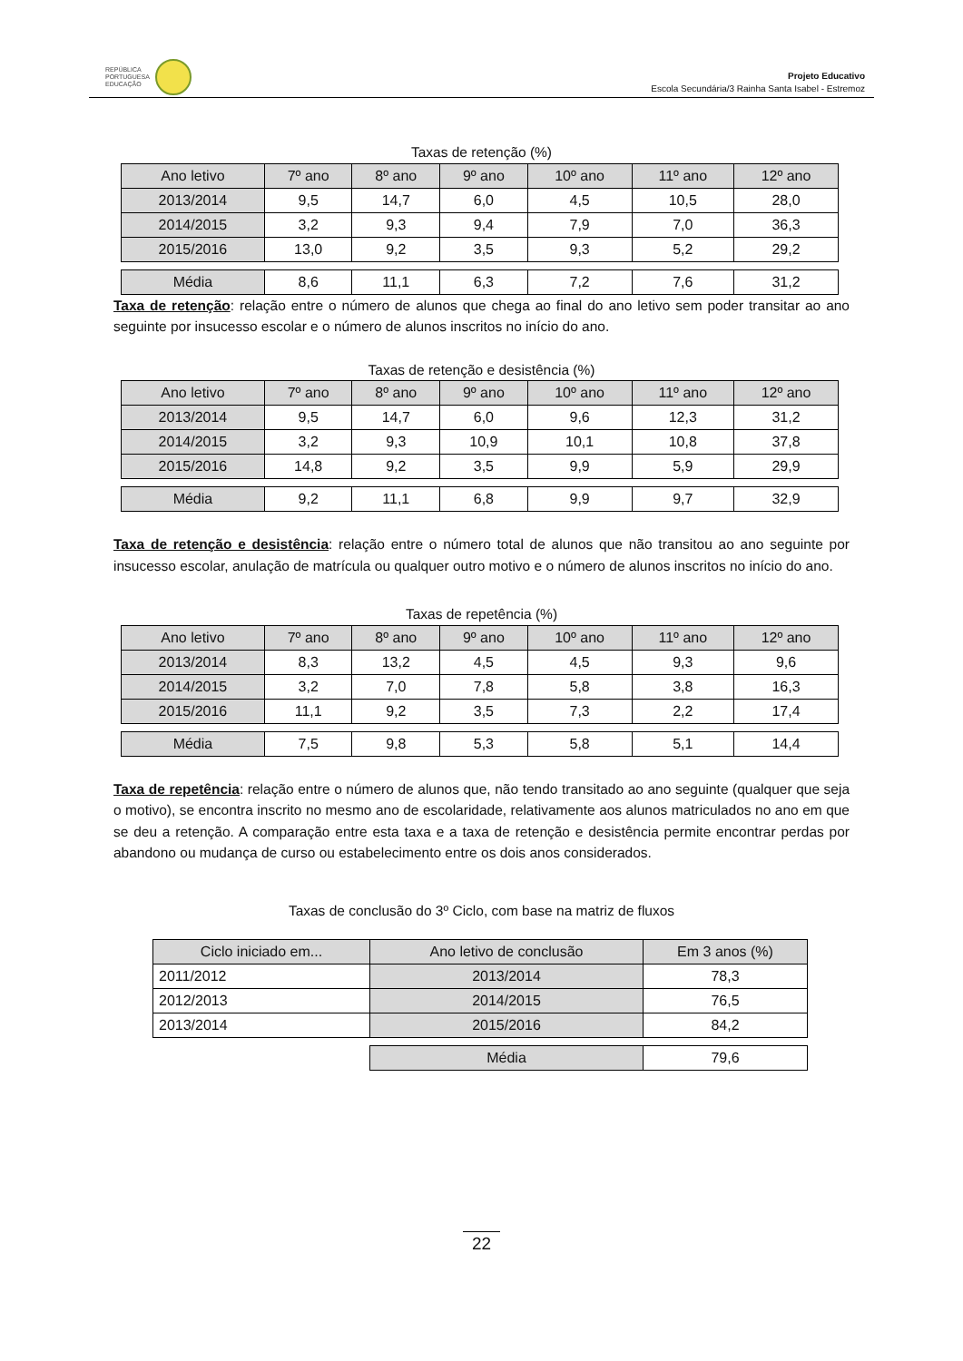REPÚBLICA
PORTUGUESA
EDUCAÇÃO
Projeto Educativo
Escola Secundária/3 Rainha Santa Isabel - Estremoz
Taxas de retenção (%)
| Ano letivo | 7º ano | 8º ano | 9º ano | 10º ano | 11º ano | 12º ano |
| --- | --- | --- | --- | --- | --- | --- |
| 2013/2014 | 9,5 | 14,7 | 6,0 | 4,5 | 10,5 | 28,0 |
| 2014/2015 | 3,2 | 9,3 | 9,4 | 7,9 | 7,0 | 36,3 |
| 2015/2016 | 13,0 | 9,2 | 3,5 | 9,3 | 5,2 | 29,2 |
| Média | 8,6 | 11,1 | 6,3 | 7,2 | 7,6 | 31,2 |
Taxa de retenção: relação entre o número de alunos que chega ao final do ano letivo sem poder transitar ao ano seguinte por insucesso escolar e o número de alunos inscritos no início do ano.
Taxas de retenção e desistência (%)
| Ano letivo | 7º ano | 8º ano | 9º ano | 10º ano | 11º ano | 12º ano |
| --- | --- | --- | --- | --- | --- | --- |
| 2013/2014 | 9,5 | 14,7 | 6,0 | 9,6 | 12,3 | 31,2 |
| 2014/2015 | 3,2 | 9,3 | 10,9 | 10,1 | 10,8 | 37,8 |
| 2015/2016 | 14,8 | 9,2 | 3,5 | 9,9 | 5,9 | 29,9 |
| Média | 9,2 | 11,1 | 6,8 | 9,9 | 9,7 | 32,9 |
Taxa de retenção e desistência: relação entre o número total de alunos que não transitou ao ano seguinte por insucesso escolar, anulação de matrícula ou qualquer outro motivo e o número de alunos inscritos no início do ano.
Taxas de repetência (%)
| Ano letivo | 7º ano | 8º ano | 9º ano | 10º ano | 11º ano | 12º ano |
| --- | --- | --- | --- | --- | --- | --- |
| 2013/2014 | 8,3 | 13,2 | 4,5 | 4,5 | 9,3 | 9,6 |
| 2014/2015 | 3,2 | 7,0 | 7,8 | 5,8 | 3,8 | 16,3 |
| 2015/2016 | 11,1 | 9,2 | 3,5 | 7,3 | 2,2 | 17,4 |
| Média | 7,5 | 9,8 | 5,3 | 5,8 | 5,1 | 14,4 |
Taxa de repetência: relação entre o número de alunos que, não tendo transitado ao ano seguinte (qualquer que seja o motivo), se encontra inscrito no mesmo ano de escolaridade, relativamente aos alunos matriculados no ano em que se deu a retenção. A comparação entre esta taxa e a taxa de retenção e desistência permite encontrar perdas por abandono ou mudança de curso ou estabelecimento entre os dois anos considerados.
Taxas de conclusão do 3º Ciclo, com base na matriz de fluxos
| Ciclo iniciado em... | Ano letivo de conclusão | Em 3 anos (%) |
| --- | --- | --- |
| 2011/2012 | 2013/2014 | 78,3 |
| 2012/2013 | 2014/2015 | 76,5 |
| 2013/2014 | 2015/2016 | 84,2 |
| | Média | 79,6 |
22